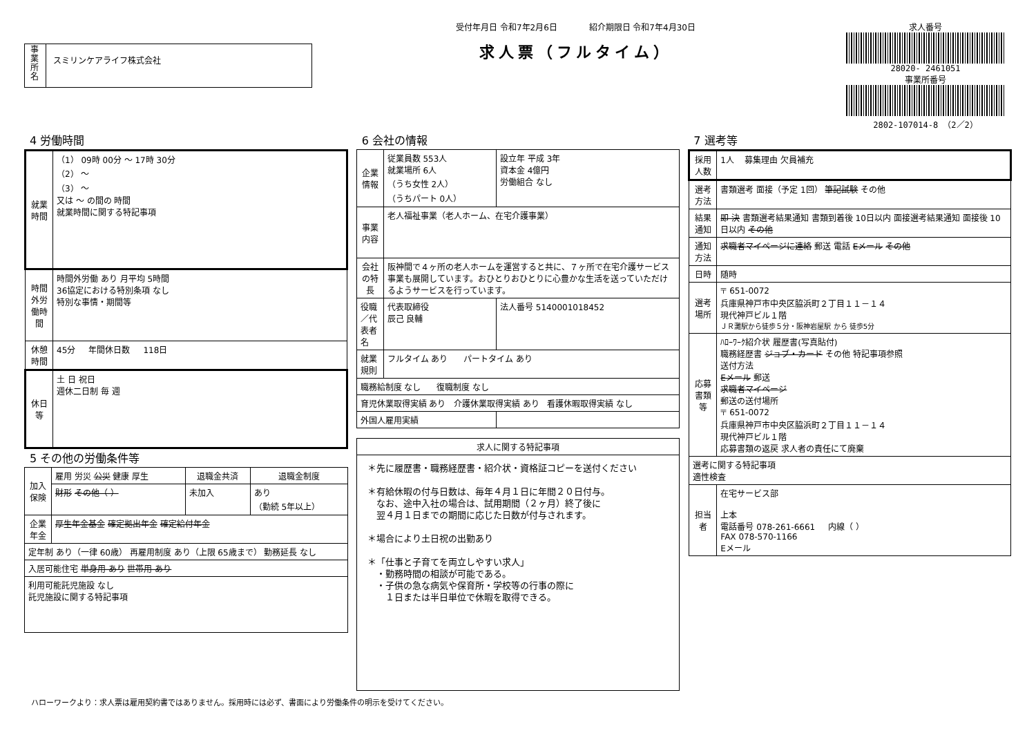事業所名
スミリンケアライフ株式会社
受付年月日 令和7年2月6日 紹介期限日 令和7年4月30日
求人票（フルタイム）
求人番号
28020- 2461051
事業所番号
2802-107014-8 （2／2）
4 労働時間
| 就業時間 | （1） 09時 00分 ～ 17時 30分 （2） ～ （3） ～ 又は ～ の間の 時間 就業時間に関する特記事項 |
| 時間外労働時間 | 時間外労働 あり 月平均 5時間 36協定における特別条項 なし 特別な事情・期間等 |
| 休憩時間 | 45分 年間休日数 118日 |
| 休日等 | 土 日 祝日 週休二日制 毎 週 |
5 その他の労働条件等
| 加入保険 | 雇用 労災 公災 健康 厚生 | 退職金共済 | 退職金制度 |
| | 財形 その他（ ） | 未加入 | あり （勤続 5年以上） |
| 企業年金 | 厚生年金基金 確定拠出年金 確定給付年金 | | |
| 定年制 あり（一律 60歳） 再雇用制度 あり（上限 65歳まで） 勤務延長 なし | | | |
| 入居可能住宅 単身用 あり 世帯用 あり | | | |
| 利用可能託児施設 なし 託児施設に関する特記事項 | | | |
6 会社の情報
| 企業情報 | 従業員数 553人 就業場所 6人 （うち女性 2人） （うちパート 0人） | 設立年 平成 3年 資本金 4億円 労働組合 なし |
| 事業内容 | 老人福祉事業（老人ホーム、在宅介護事業） | |
| 会社の特長 | 阪神間で４ヶ所の老人ホームを運営すると共に、７ヶ所で在宅介護サービス事業も展開しています。おひとりおひとりに心豊かな生活を送っていただけるようサービスを行っています。 | |
| 役職／代表者名 | 代表取締役 辰己 良輔 | 法人番号 5140001018452 |
| 就業規則 | フルタイム あり パートタイム あり | |
| 職務給制度 なし 復職制度 なし | | |
| 育児休業取得実績 あり 介護休業取得実績 あり 看護休暇取得実績 なし | | |
| 外国人雇用実績 | | |
| 求人に関する特記事項 |
| --- |
| ＊先に履歴書・職務経歴書・紹介状・資格証コピーを送付ください ＊有給休暇の付与日数は、毎年４月１日に年間２０日付与。 なお、途中入社の場合は、試用期間（２ヶ月）終了後に 翌４月１日までの期間に応じた日数が付与されます。 ＊場合により土日祝の出勤あり ＊「仕事と子育てを両立しやすい求人」 ・勤務時間の相談が可能である。 ・子供の急な病気や保育所・学校等の行事の際に １日または半日単位で休暇を取得できる。 |
7 選考等
| 採用人数 | 1人 募集理由 欠員補充 |
| 選考方法 | 書類選考 面接（予定 1回） 筆記試験 その他 |
| 結果通知 | 即 決 書類選考結果通知 書類到着後 10日以内 面接選考結果通知 面接後 10日以内 その他 |
| 通知方法 | 求職者マイページに連絡 郵送 電話 Eメール その他 |
| 日時 | 随時 |
| 選考場所 | 〒 651-0072 兵庫県神戸市中央区脇浜町２丁目１１－１４ 現代神戸ビル１階 ＪＲ灘駅から徒歩５分・阪神岩屋駅 から 徒歩5分 |
| 応募書類等 | ﾊﾛｰﾜｰｸ紹介状 履歴書(写真貼付) 職務経歴書 ジョブ・カード その他 特記事項参照 送付方法 Eメール 郵送 求職者マイページ 郵送の送付場所 〒 651-0072 兵庫県神戸市中央区脇浜町２丁目１１－１４ 現代神戸ビル１階 応募書類の返戻 求人者の責任にて廃棄 |
| 選考に関する特記事項 適性検査 | |
| 担当者 | 在宅サービス部 上本 電話番号 078-261-6661 内線（ ） FAX 078-570-1166 Eメール |
ハローワークより：求人票は雇用契約書ではありません。採用時には必ず、書面により労働条件の明示を受けてください。